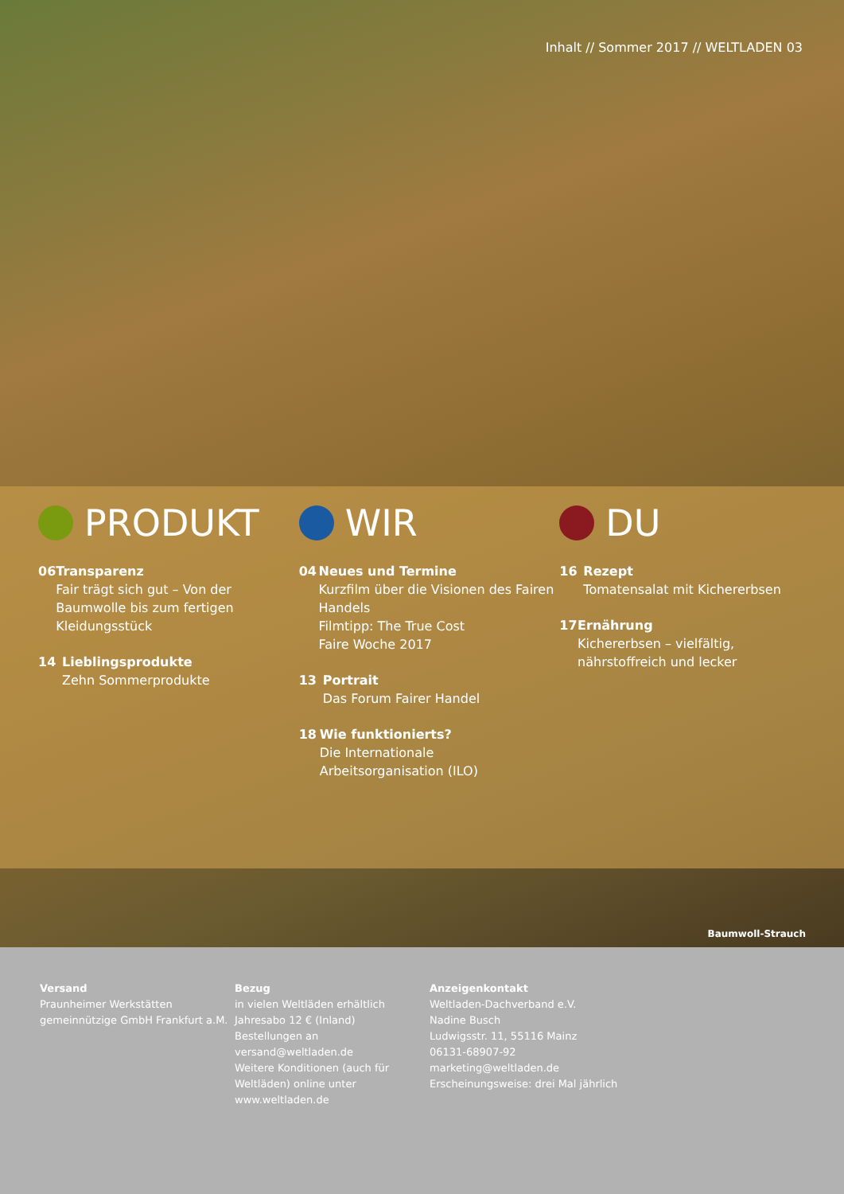Inhalt // Sommer 2017 // WELTLADEN 03
PRODUKT
06 Transparenz
Fair trägt sich gut – Von der Baumwolle bis zum fertigen Kleidungsstück
14 Lieblingsprodukte
Zehn Sommerprodukte
WIR
04 Neues und Termine
Kurzfilm über die Visionen des Fairen Handels
Filmtipp: The True Cost
Faire Woche 2017
13 Portrait
Das Forum Fairer Handel
18 Wie funktionierts?
Die Internationale Arbeitsorganisation (ILO)
DU
16 Rezept
Tomatensalat mit Kichererbsen
17 Ernährung
Kichererbsen – vielfältig, nährstoffreich und lecker
Baumwoll-Strauch
Versand
Praunheimer Werkstätten gemeinnützige GmbH Frankfurt a.M.
Bezug
in vielen Weltläden erhältlich
Jahresabo 12 € (Inland)
Bestellungen an
versand@weltladen.de
Weitere Konditionen (auch für Weltläden) online unter
www.weltladen.de
Anzeigenkontakt
Weltladen-Dachverband e.V.
Nadine Busch
Ludwigsstr. 11, 55116 Mainz
06131-68907-92
marketing@weltladen.de
Erscheinungsweise: drei Mal jährlich